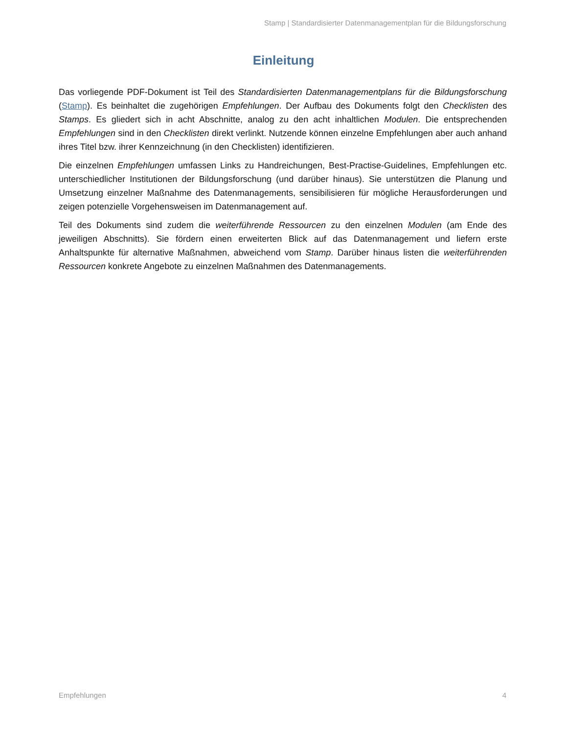Stamp | Standardisierter Datenmanagementplan für die Bildungsforschung
Einleitung
Das vorliegende PDF-Dokument ist Teil des Standardisierten Datenmanagementplans für die Bildungsforschung (Stamp). Es beinhaltet die zugehörigen Empfehlungen. Der Aufbau des Dokuments folgt den Checklisten des Stamps. Es gliedert sich in acht Abschnitte, analog zu den acht inhaltlichen Modulen. Die entsprechenden Empfehlungen sind in den Checklisten direkt verlinkt. Nutzende können einzelne Empfehlungen aber auch anhand ihres Titel bzw. ihrer Kennzeichnung (in den Checklisten) identifizieren.
Die einzelnen Empfehlungen umfassen Links zu Handreichungen, Best-Practise-Guidelines, Empfehlungen etc. unterschiedlicher Institutionen der Bildungsforschung (und darüber hinaus). Sie unterstützen die Planung und Umsetzung einzelner Maßnahme des Datenmanagements, sensibilisieren für mögliche Herausforderungen und zeigen potenzielle Vorgehensweisen im Datenmanagement auf.
Teil des Dokuments sind zudem die weiterführende Ressourcen zu den einzelnen Modulen (am Ende des jeweiligen Abschnitts). Sie fördern einen erweiterten Blick auf das Datenmanagement und liefern erste Anhaltspunkte für alternative Maßnahmen, abweichend vom Stamp. Darüber hinaus listen die weiterführenden Ressourcen konkrete Angebote zu einzelnen Maßnahmen des Datenmanagements.
Empfehlungen 4